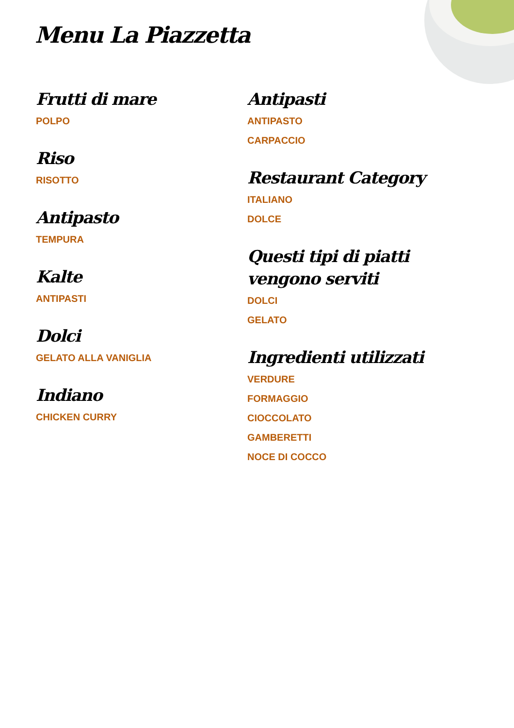Menu La Piazzetta
Frutti di mare
POLPO
Riso
RISOTTO
Antipasto
TEMPURA
Kalte
ANTIPASTI
Dolci
GELATO ALLA VANIGLIA
Indiano
CHICKEN CURRY
Antipasti
ANTIPASTO
CARPACCIO
Restaurant Category
ITALIANO
DOLCE
Questi tipi di piatti vengono serviti
DOLCI
GELATO
Ingredienti utilizzati
VERDURE
FORMAGGIO
CIOCCOLATO
GAMBERETTI
NOCE DI COCCO